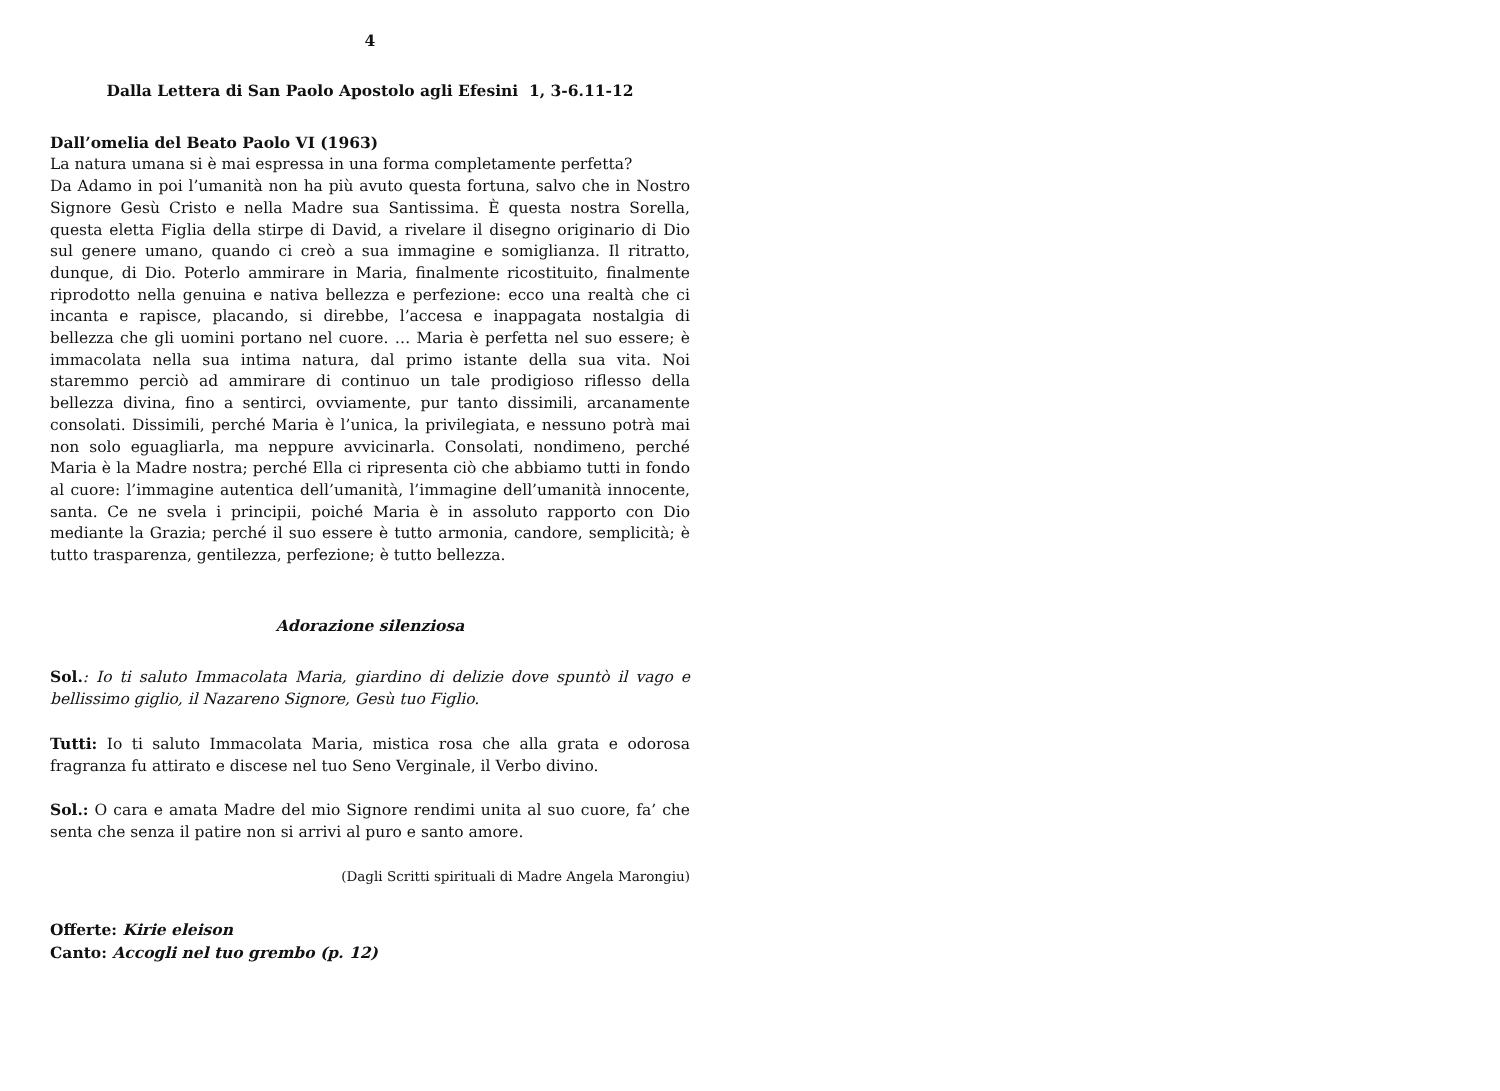4
Dalla Lettera di San Paolo Apostolo agli Efesini 1, 3-6.11-12
Dall’omelia del Beato Paolo VI (1963)
La natura umana si è mai espressa in una forma completamente perfetta?
Da Adamo in poi l’umanità non ha più avuto questa fortuna, salvo che in Nostro Signore Gesù Cristo e nella Madre sua Santissima. È questa nostra Sorella, questa eletta Figlia della stirpe di David, a rivelare il disegno originario di Dio sul genere umano, quando ci creò a sua immagine e somiglianza. Il ritratto, dunque, di Dio. Poterlo ammirare in Maria, finalmente ricostituito, finalmente riprodotto nella genuina e nativa bellezza e perfezione: ecco una realtà che ci incanta e rapisce, placando, si direbbe, l’accesa e inappagata nostalgia di bellezza che gli uomini portano nel cuore. … Maria è perfetta nel suo essere; è immacolata nella sua intima natura, dal primo istante della sua vita. Noi staremmo perciò ad ammirare di continuo un tale prodigioso riflesso della bellezza divina, fino a sentirci, ovviamente, pur tanto dissimili, arcanamente consolati. Dissimili, perché Maria è l’unica, la privilegiata, e nessuno potrà mai non solo eguagliarla, ma neppure avvicinarla. Consolati, nondimeno, perché Maria è la Madre nostra; perché Ella ci ripresenta ciò che abbiamo tutti in fondo al cuore: l’immagine autentica dell’umanità, l’immagine dell’umanità innocente, santa. Ce ne svela i principii, poiché Maria è in assoluto rapporto con Dio mediante la Grazia; perché il suo essere è tutto armonia, candore, semplicità; è tutto trasparenza, gentilezza, perfezione; è tutto bellezza.
Adorazione silenziosa
Sol.: Io ti saluto Immacolata Maria, giardino di delizie dove spuntò il vago e bellissimo giglio, il Nazareno Signore, Gesù tuo Figlio.
Tutti: Io ti saluto Immacolata Maria, mistica rosa che alla grata e odorosa fragranza fu attirato e discese nel tuo Seno Verginale, il Verbo divino.
Sol.: O cara e amata Madre del mio Signore rendimi unita al suo cuore, fa’ che senta che senza il patire non si arrivi al puro e santo amore.
(Dagli Scritti spirituali di Madre Angela Marongiu)
Offerte: Kirie eleison
Canto: Accogli nel tuo grembo (p. 12)